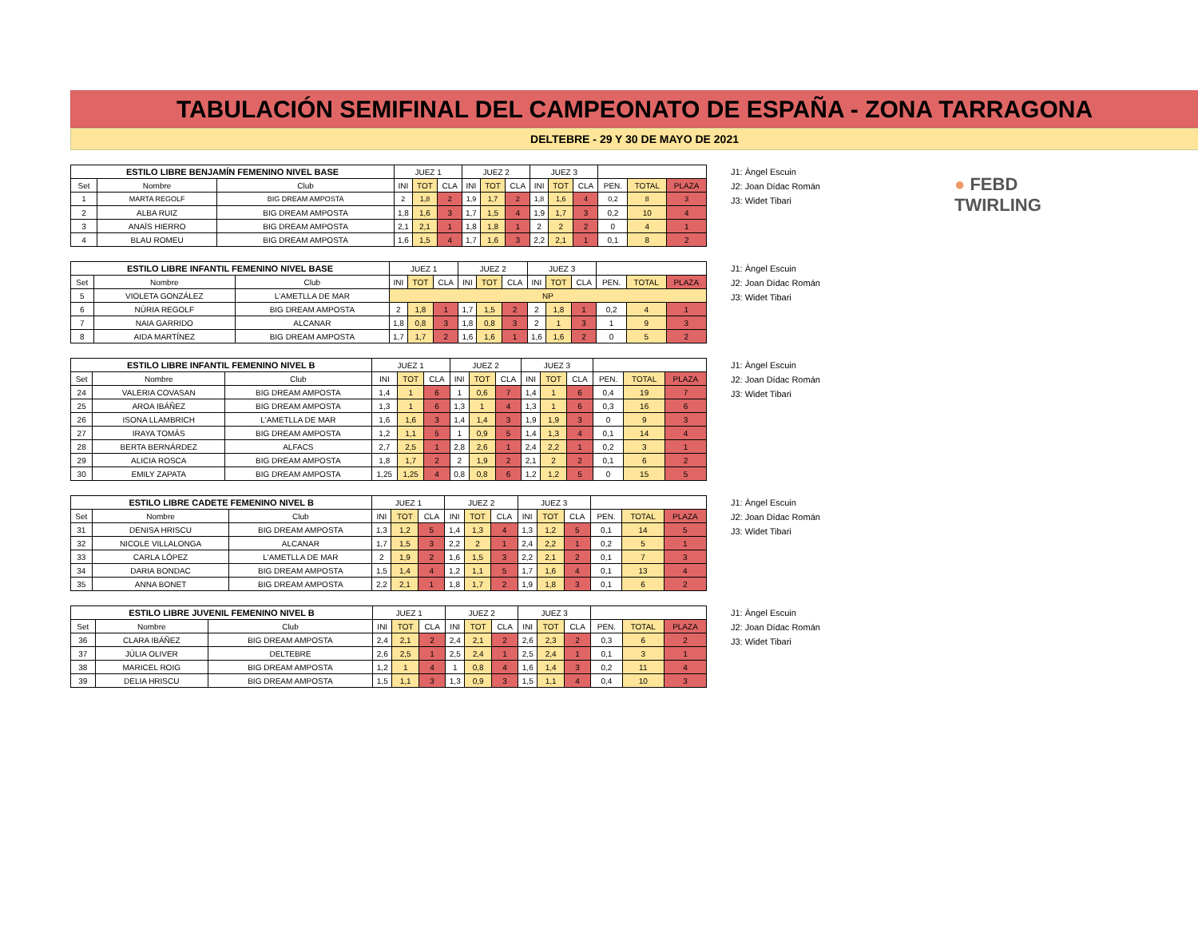TABULACIÓN SEMIFINAL DEL CAMPEONATO DE ESPAÑA - ZONA TARRAGONA
DELTEBRE - 29 Y 30 DE MAYO DE 2021
● FEBD
TWIRLING
| ESTILO LIBRE BENJAMÍN FEMENINO NIVEL BASE | | | JUEZ 1 | | | JUEZ 2 | | | JUEZ 3 | | | | | |
| --- | --- | --- | --- | --- | --- | --- | --- | --- | --- | --- | --- | --- | --- | --- |
| Set | Nombre | Club | INI | TOT | CLA | INI | TOT | CLA | INI | TOT | CLA | PEN. | TOTAL | PLAZA |
| 1 | MARTA REGOLF | BIG DREAM AMPOSTA | 2 | 1,8 | 2 | 1,9 | 1,7 | 2 | 1,8 | 1,6 | 4 | 0,2 | 8 | 3 |
| 2 | ALBA RUIZ | BIG DREAM AMPOSTA | 1,8 | 1,6 | 3 | 1,7 | 1,5 | 4 | 1,9 | 1,7 | 3 | 0,2 | 10 | 4 |
| 3 | ANAÏS HIERRO | BIG DREAM AMPOSTA | 2,1 | 2,1 | 1 | 1,8 | 1,8 | 1 | 2 | 2 | 2 | 0 | 4 | 1 |
| 4 | BLAU ROMEU | BIG DREAM AMPOSTA | 1,6 | 1,5 | 4 | 1,7 | 1,6 | 3 | 2,2 | 2,1 | 1 | 0,1 | 8 | 2 |
J1: Àngel Escuin
J2: Joan Dídac Román
J3: Widet Tibari
| ESTILO LIBRE INFANTIL FEMENINO NIVEL BASE | | | JUEZ 1 | | | JUEZ 2 | | | JUEZ 3 | | | | | |
| --- | --- | --- | --- | --- | --- | --- | --- | --- | --- | --- | --- | --- | --- | --- |
| Set | Nombre | Club | INI | TOT | CLA | INI | TOT | CLA | INI | TOT | CLA | PEN. | TOTAL | PLAZA |
| 5 | VIOLETA GONZÁLEZ | L'AMETLLA DE MAR | NP | | | | | | | | | | | |
| 6 | NÚRIA REGOLF | BIG DREAM AMPOSTA | 2 | 1,8 | 1 | 1,7 | 1,5 | 2 | 2 | 1,8 | 1 | 0,2 | 4 | 1 |
| 7 | NAIA GARRIDO | ALCANAR | 1,8 | 0,8 | 3 | 1,8 | 0,8 | 3 | 2 | 1 | 3 | 1 | 9 | 3 |
| 8 | AIDA MARTÍNEZ | BIG DREAM AMPOSTA | 1,7 | 1,7 | 2 | 1,6 | 1,6 | 1 | 1,6 | 1,6 | 2 | 0 | 5 | 2 |
J1: Àngel Escuin
J2: Joan Dídac Román
J3: Widet Tibari
| ESTILO LIBRE INFANTIL FEMENINO NIVEL B | | | JUEZ 1 | | | JUEZ 2 | | | JUEZ 3 | | | | | |
| --- | --- | --- | --- | --- | --- | --- | --- | --- | --- | --- | --- | --- | --- | --- |
| Set | Nombre | Club | INI | TOT | CLA | INI | TOT | CLA | INI | TOT | CLA | PEN. | TOTAL | PLAZA |
| 24 | VALERIA COVASAN | BIG DREAM AMPOSTA | 1,4 | 1 | 6 | 1 | 0,6 | 7 | 1,4 | 1 | 6 | 0,4 | 19 | 7 |
| 25 | AROA IBÁÑEZ | BIG DREAM AMPOSTA | 1,3 | 1 | 6 | 1,3 | 1 | 4 | 1,3 | 1 | 6 | 0,3 | 16 | 6 |
| 26 | ISONA LLAMBRICH | L'AMETLLA DE MAR | 1,6 | 1,6 | 3 | 1,4 | 1,4 | 3 | 1,9 | 1,9 | 3 | 0 | 9 | 3 |
| 27 | IRAYA TOMÁS | BIG DREAM AMPOSTA | 1,2 | 1,1 | 5 | 1 | 0,9 | 5 | 1,4 | 1,3 | 4 | 0,1 | 14 | 4 |
| 28 | BERTA BERNÁRDEZ | ALFACS | 2,7 | 2,5 | 1 | 2,8 | 2,6 | 1 | 2,4 | 2,2 | 1 | 0,2 | 3 | 1 |
| 29 | ALICIA ROSCA | BIG DREAM AMPOSTA | 1,8 | 1,7 | 2 | 2 | 1,9 | 2 | 2,1 | 2 | 2 | 0,1 | 6 | 2 |
| 30 | EMILY ZAPATA | BIG DREAM AMPOSTA | 1,25 | 1,25 | 4 | 0,8 | 0,8 | 6 | 1,2 | 1,2 | 5 | 0 | 15 | 5 |
J1: Àngel Escuin
J2: Joan Dídac Román
J3: Widet Tibari
| ESTILO LIBRE CADETE FEMENINO NIVEL B | | | JUEZ 1 | | | JUEZ 2 | | | JUEZ 3 | | | | | |
| --- | --- | --- | --- | --- | --- | --- | --- | --- | --- | --- | --- | --- | --- | --- |
| Set | Nombre | Club | INI | TOT | CLA | INI | TOT | CLA | INI | TOT | CLA | PEN. | TOTAL | PLAZA |
| 31 | DENISA HRISCU | BIG DREAM AMPOSTA | 1,3 | 1,2 | 5 | 1,4 | 1,3 | 4 | 1,3 | 1,2 | 5 | 0,1 | 14 | 5 |
| 32 | NICOLE VILLALONGA | ALCANAR | 1,7 | 1,5 | 3 | 2,2 | 2 | 1 | 2,4 | 2,2 | 1 | 0,2 | 5 | 1 |
| 33 | CARLA LÓPEZ | L'AMETLLA DE MAR | 2 | 1,9 | 2 | 1,6 | 1,5 | 3 | 2,2 | 2,1 | 2 | 0,1 | 7 | 3 |
| 34 | DARIA BONDAC | BIG DREAM AMPOSTA | 1,5 | 1,4 | 4 | 1,2 | 1,1 | 5 | 1,7 | 1,6 | 4 | 0,1 | 13 | 4 |
| 35 | ANNA BONET | BIG DREAM AMPOSTA | 2,2 | 2,1 | 1 | 1,8 | 1,7 | 2 | 1,9 | 1,8 | 3 | 0,1 | 6 | 2 |
J1: Àngel Escuin
J2: Joan Dídac Román
J3: Widet Tibari
| ESTILO LIBRE JUVENIL FEMENINO NIVEL B | | | JUEZ 1 | | | JUEZ 2 | | | JUEZ 3 | | | | | |
| --- | --- | --- | --- | --- | --- | --- | --- | --- | --- | --- | --- | --- | --- | --- |
| Set | Nombre | Club | INI | TOT | CLA | INI | TOT | CLA | INI | TOT | CLA | PEN. | TOTAL | PLAZA |
| 36 | CLARA IBÁÑEZ | BIG DREAM AMPOSTA | 2,4 | 2,1 | 2 | 2,4 | 2,1 | 2 | 2,6 | 2,3 | 2 | 0,3 | 6 | 2 |
| 37 | JÚLIA OLIVER | DELTEBRE | 2,6 | 2,5 | 1 | 2,5 | 2,4 | 1 | 2,5 | 2,4 | 1 | 0,1 | 3 | 1 |
| 38 | MARICEL ROIG | BIG DREAM AMPOSTA | 1,2 | 1 | 4 | 1 | 0,8 | 4 | 1,6 | 1,4 | 3 | 0,2 | 11 | 4 |
| 39 | DELIA HRISCU | BIG DREAM AMPOSTA | 1,5 | 1,1 | 3 | 1,3 | 0,9 | 3 | 1,5 | 1,1 | 4 | 0,4 | 10 | 3 |
J1: Àngel Escuin
J2: Joan Dídac Román
J3: Widet Tibari